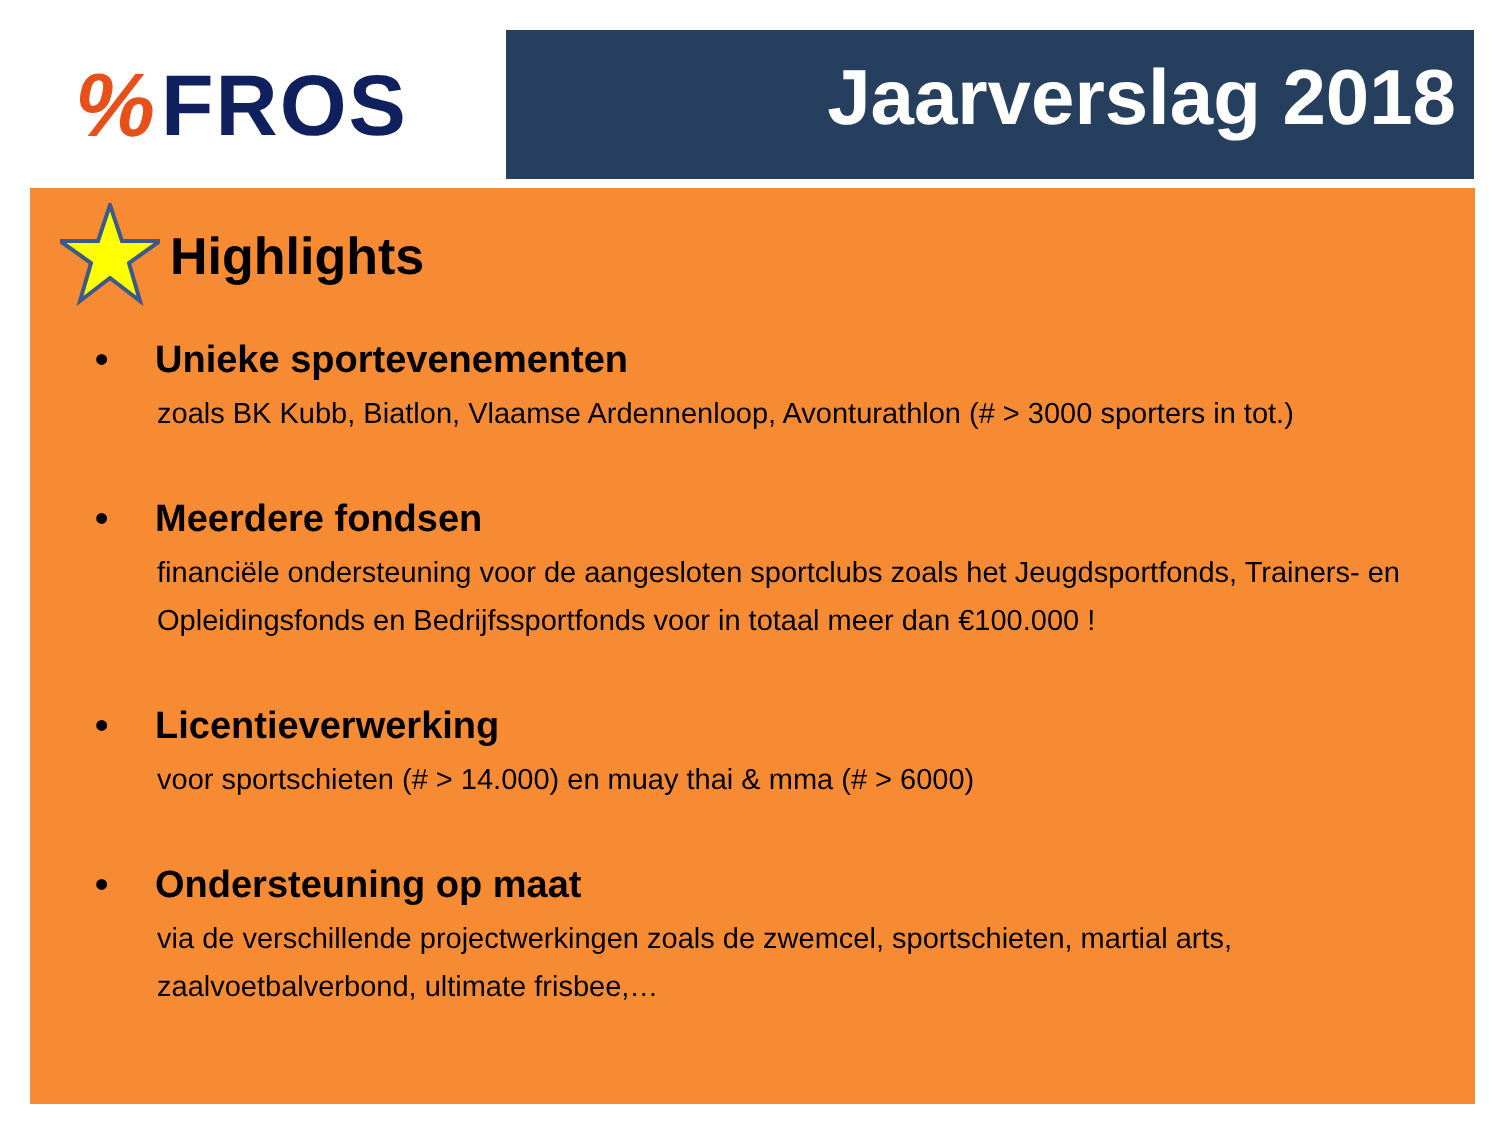% FROS Jaarverslag 2018
Highlights
• Unieke sportevenementen
zoals BK Kubb, Biatlon, Vlaamse Ardennenloop, Avonturathlon (# > 3000 sporters in tot.)
• Meerdere fondsen
financiële ondersteuning voor de aangesloten sportclubs zoals het Jeugdsportfonds, Trainers- en Opleidingsfonds en Bedrijfssportfonds voor in totaal meer dan €100.000 !
• Licentieverwerking
voor sportschieten (# > 14.000) en muay thai & mma (# > 6000)
• Ondersteuning op maat
via de verschillende projectwerkingen zoals de zwemcel, sportschieten, martial arts, zaalvoetbalverbond, ultimate frisbee,…